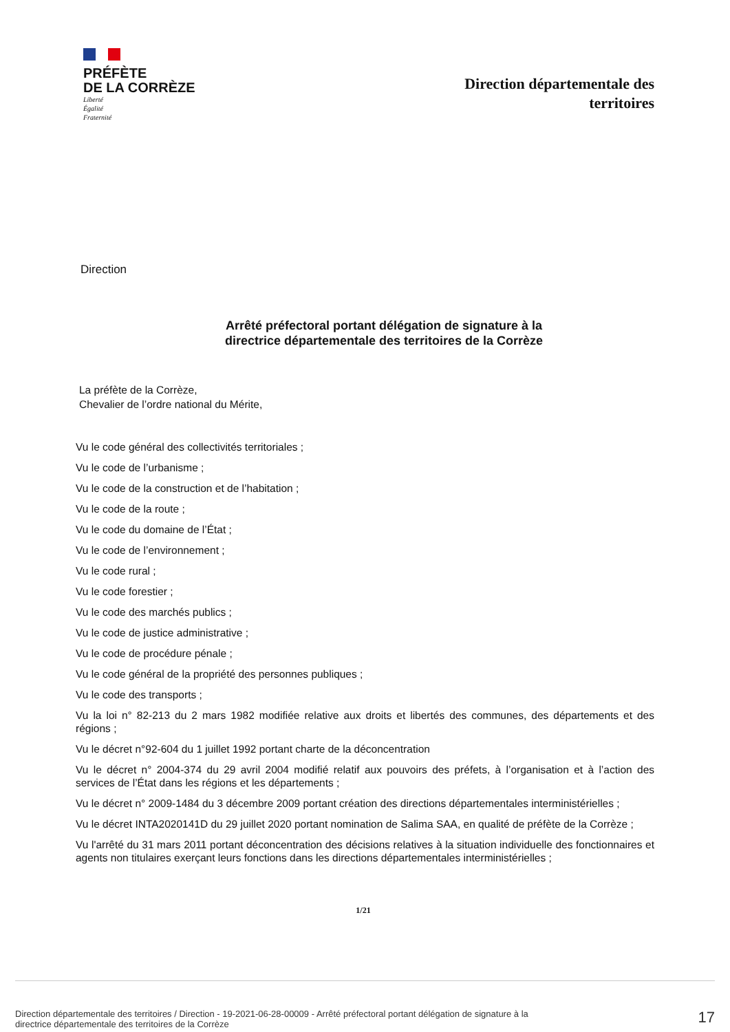PRÉFÈTE
DE LA CORRÈZE
Liberté
Égalité
Fraternité
Direction départementale des
territoires
Direction
Arrêté préfectoral portant délégation de signature à la
directrice départementale des territoires de la Corrèze
La préfète de la Corrèze,
Chevalier de l’ordre national du Mérite,
Vu le code général des collectivités territoriales ;
Vu le code de l’urbanisme ;
Vu le code de la construction et de l’habitation ;
Vu le code de la route ;
Vu le code du domaine de l’État ;
Vu le code de l’environnement ;
Vu le code rural ;
Vu le code forestier ;
Vu le code des marchés publics ;
Vu le code de justice administrative ;
Vu le code de procédure pénale ;
Vu le code général de la propriété des personnes publiques ;
Vu le code des transports ;
Vu la loi n° 82-213 du 2 mars 1982 modifiée relative aux droits et libertés des communes, des départements et des régions ;
Vu le décret n°92-604 du 1 juillet 1992 portant charte de la déconcentration
Vu le décret n° 2004-374 du 29 avril 2004 modifié relatif aux pouvoirs des préfets, à l’organisation et à l’action des services de l’État dans les régions et les départements ;
Vu le décret n° 2009-1484 du 3 décembre 2009 portant création des directions départementales interministérielles ;
Vu le décret INTA2020141D du 29 juillet 2020 portant nomination de Salima SAA, en qualité de préfète de la Corrèze ;
Vu l'arrêté du 31 mars 2011 portant déconcentration des décisions relatives à la situation individuelle des fonctionnaires et agents non titulaires exerçant leurs fonctions dans les directions départementales interministérielles ;
1/21
Direction départementale des territoires / Direction - 19-2021-06-28-00009 - Arrêté préfectoral portant délégation de signature à la
directrice départementale des territoires de la Corrèze
17